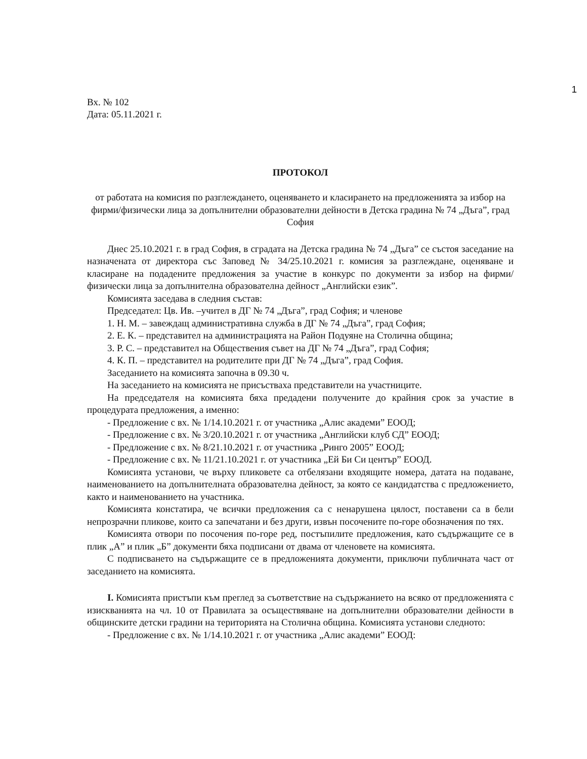1
Вх. № 102
Дата: 05.11.2021 г.
ПРОТОКОЛ
от работата на комисия по разглеждането, оценяването и класирането на предложенията за избор на фирми/физически лица за допълнителни образователни дейности в Детска градина № 74 „Дъга”, град София
Днес 25.10.2021 г. в град София, в сградата на Детска градина № 74 „Дъга” се състоя заседание на назначената от директора със Заповед № 34/25.10.2021 г. комисия за разглеждане, оценяване и класиране на подадените предложения за участие в конкурс по документи за избор на фирми/физически лица за допълнителна образователна дейност „Английски език”.
Комисията заседава в следния състав:
Председател: Цв. Ив. –учител в ДГ № 74 „Дъга”, град София; и членове
1. Н. М. – завеждащ административна служба в ДГ № 74 „Дъга”, град София;
2. Е. К. – представител на администрацията на Район Подуяне на Столична община;
3. Р. С. – представител на Обществения съвет на ДГ № 74 „Дъга”, град София;
4. К. П. – представител на родителите при ДГ № 74 „Дъга”, град София.
Заседанието на комисията започна в 09.30 ч.
На заседанието на комисията не присъстваха представители на участниците.
На председателя на комисията бяха предадени получените до крайния срок за участие в процедурата предложения, а именно:
- Предложение с вх. № 1/14.10.2021 г. от участника „Алис академи” ЕООД;
- Предложение с вх. № 3/20.10.2021 г. от участника „Английски клуб СД” ЕООД;
- Предложение с вх. № 8/21.10.2021 г. от участника „Ринго 2005” ЕООД;
- Предложение с вх. № 11/21.10.2021 г. от участника „Ей Би Си център” ЕООД.
Комисията установи, че върху пликовете са отбелязани входящите номера, датата на подаване, наименованието на допълнителната образователна дейност, за която се кандидатства с предложението, както и наименованието на участника.
Комисията констатира, че всички предложения са с ненарушена цялост, поставени са в бели непрозрачни пликове, които са запечатани и без други, извън посочените по-горе обозначения по тях.
Комисията отвори по посочения по-горе ред, постъпилите предложения, като съдържащите се в плик „А” и плик „Б” документи бяха подписани от двама от членовете на комисията.
С подписването на съдържащите се в предложенията документи, приключи публичната част от заседанието на комисията.
I. Комисията пристъпи към преглед за съответствие на съдържанието на всяко от предложенията с изискванията на чл. 10 от Правилата за осъществяване на допълнителни образователни дейности в общинските детски градини на територията на Столична община. Комисията установи следното:
- Предложение с вх. № 1/14.10.2021 г. от участника „Алис академи” ЕООД: